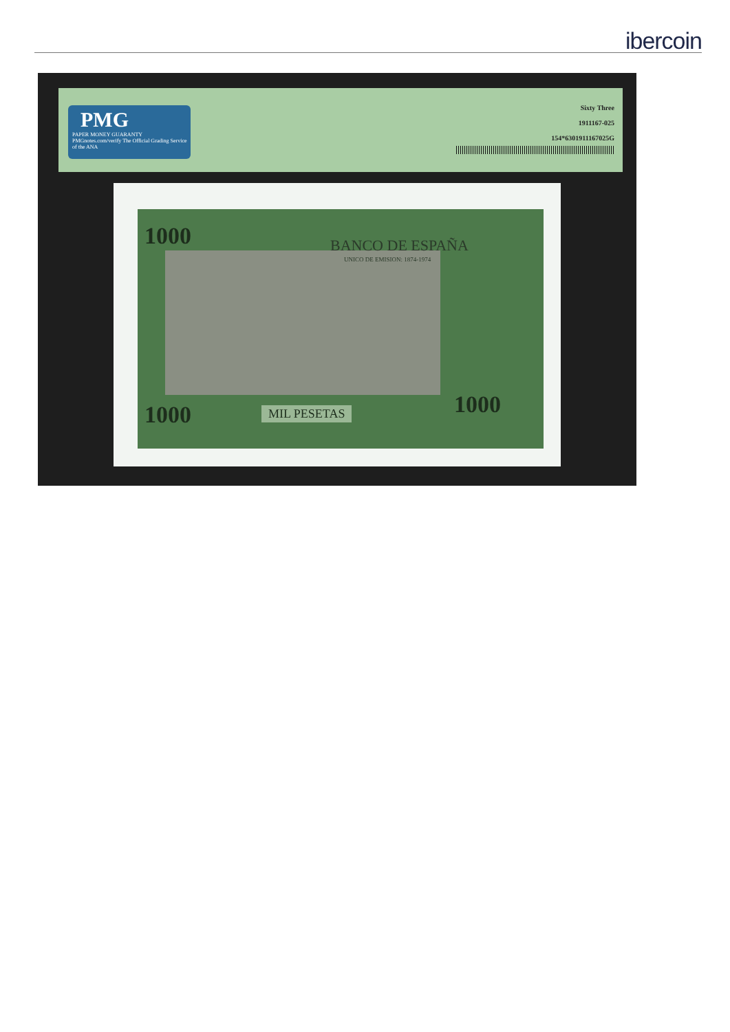ibercoin
PMG
PAPER MONEY GUARANTY
PMGnotes.com/verify The Official Grading Service of the ANA
Sixty Three
1911167-025
154*6301911167025G
1000 BANCO DE ESPAÑA
UNICO DE EMISION: 1874-1974
1000 MIL PESETAS 1000